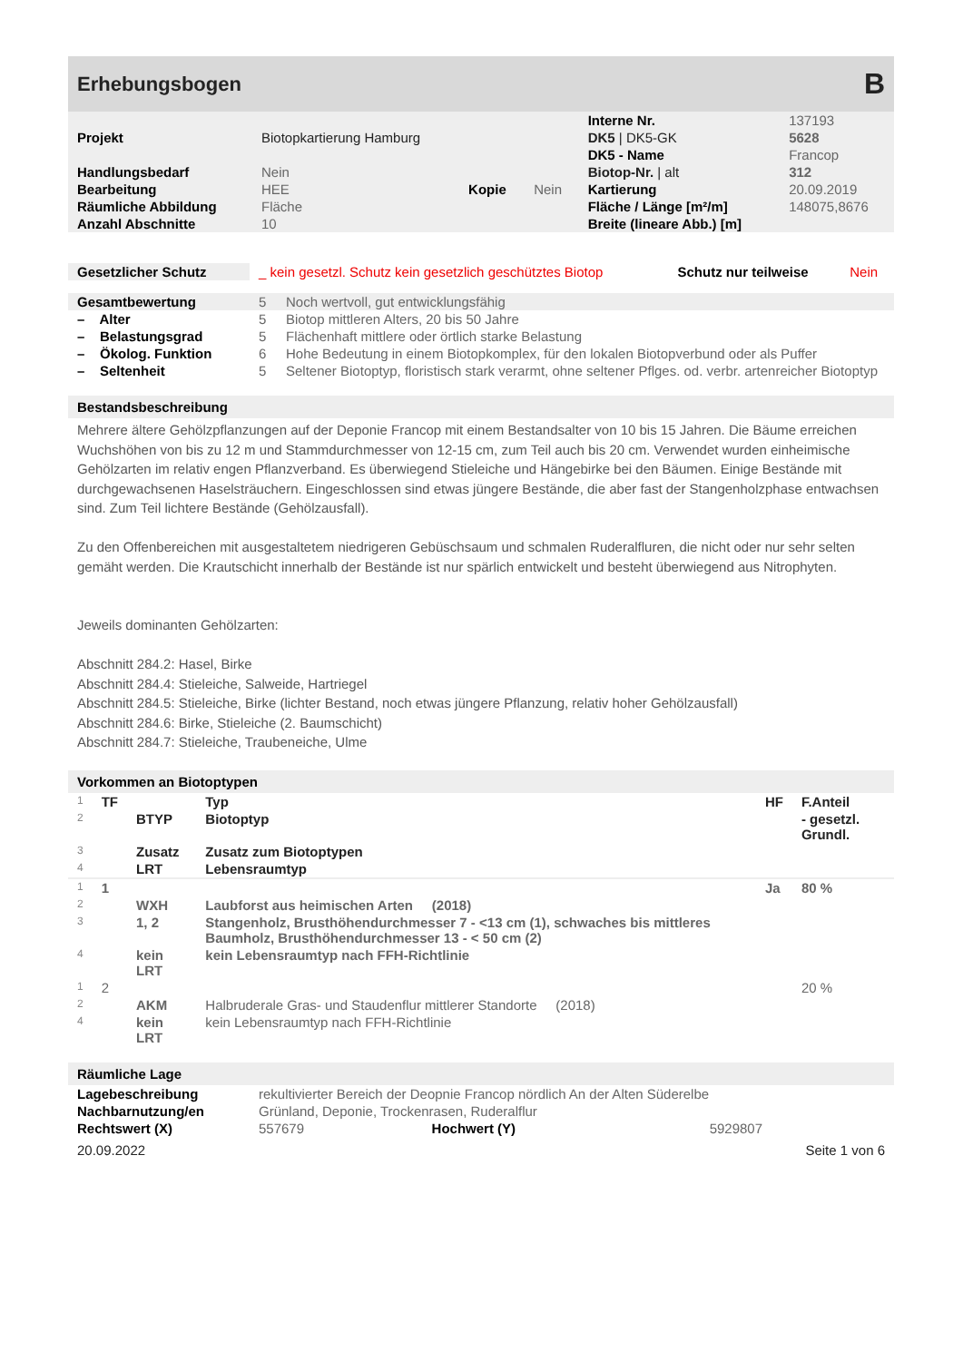Erhebungsbogen B
| | | | | Interne Nr. | 137193 |
| Projekt | Biotopkartierung Hamburg | | | DK5 / DK5-GK | 5628 |
| | | | | DK5 - Name | Francop |
| Handlungsbedarf | Nein | | | Biotop-Nr. / alt | 312 |
| Bearbeitung | HEE | Kopie | Nein | Kartierung | 20.09.2019 |
| Räumliche Abbildung | Fläche | | | Fläche / Länge [m²/m] | 148075,8676 |
| Anzahl Abschnitte | 10 | | | Breite (lineare Abb.) [m] | |
| Gesetzlicher Schutz | _ kein gesetzl. Schutz kein gesetzlich geschütztes Biotop | Schutz nur teilweise | Nein |
| Gesamtbewertung | 5 | Noch wertvoll, gut entwicklungsfähig |
| – Alter | 5 | Biotop mittleren Alters, 20 bis 50 Jahre |
| – Belastungsgrad | 5 | Flächenhaft mittlere oder örtlich starke Belastung |
| – Ökolog. Funktion | 6 | Hohe Bedeutung in einem Biotopkomplex, für den lokalen Biotopverbund oder als Puffer |
| – Seltenheit | 5 | Seltener Biotoptyp, floristisch stark verarmt, ohne seltener Pflges. od. verbr. artenreicher Biotoptyp |
Bestandsbeschreibung
Mehrere ältere Gehölzpflanzungen auf der Deponie Francop mit einem Bestandsalter von 10 bis 15 Jahren. Die Bäume erreichen Wuchshöhen von bis zu 12 m und Stammdurchmesser von 12-15 cm, zum Teil auch bis 20 cm. Verwendet wurden einheimische Gehölzarten im relativ engen Pflanzverband. Es überwiegend Stieleiche und Hängebirke bei den Bäumen. Einige Bestände mit durchgewachsenen Haselsträuchern. Eingeschlossen sind etwas jüngere Bestände, die aber fast der Stangenholzphase entwachsen sind. Zum Teil lichtere Bestände (Gehölzausfall).
Zu den Offenbereichen mit ausgestaltetem niedrigeren Gebüschsaum und schmalen Ruderalfluren, die nicht oder nur sehr selten gemäht werden. Die Krautschicht innerhalb der Bestände ist nur spärlich entwickelt und besteht überwiegend aus Nitrophyten.
Jeweils dominanten Gehölzarten:
Abschnitt 284.2: Hasel, Birke
Abschnitt 284.4: Stieleiche, Salweide, Hartriegel
Abschnitt 284.5: Stieleiche, Birke (lichter Bestand, noch etwas jüngere Pflanzung, relativ hoher Gehölzausfall)
Abschnitt 284.6: Birke, Stieleiche (2. Baumschicht)
Abschnitt 284.7: Stieleiche, Traubeneiche, Ulme
Vorkommen an Biotoptypen
| 1 | TF | | Typ | HF | F.Anteil |
| 2 | | BTYP | Biotoptyp | | - gesetzl. Grundl. |
| 3 | | Zusatz | Zusatz zum Biotoptypen | | |
| 4 | | LRT | Lebensraumtyp | | |
| 1 | 1 | | | Ja | 80 % |
| 2 | | WXH | Laubforst aus heimischen Arten (2018) | | |
| 3 | | 1, 2 | Stangenholz, Brusthöhendurchmesser 7 - <13 cm (1), schwaches bis mittleres Baumholz, Brusthöhendurchmesser 13 - < 50 cm (2) | | |
| 4 | | kein LRT | kein Lebensraumtyp nach FFH-Richtlinie | | |
| 1 | 2 | | | | 20 % |
| 2 | | AKM | Halbruderale Gras- und Staudenflur mittlerer Standorte (2018) | | |
| 4 | | kein LRT | kein Lebensraumtyp nach FFH-Richtlinie | | |
Räumliche Lage
| Lagebeschreibung | rekultivierter Bereich der Deopnie Francop nördlich An der Alten Süderelbe | | |
| Nachbarnutzung/en | Grünland, Deponie, Trockenrasen, Ruderalflur | | |
| Rechtswert (X) | 557679 | Hochwert (Y) | 5929807 |
20.09.2022 Seite 1 von 6